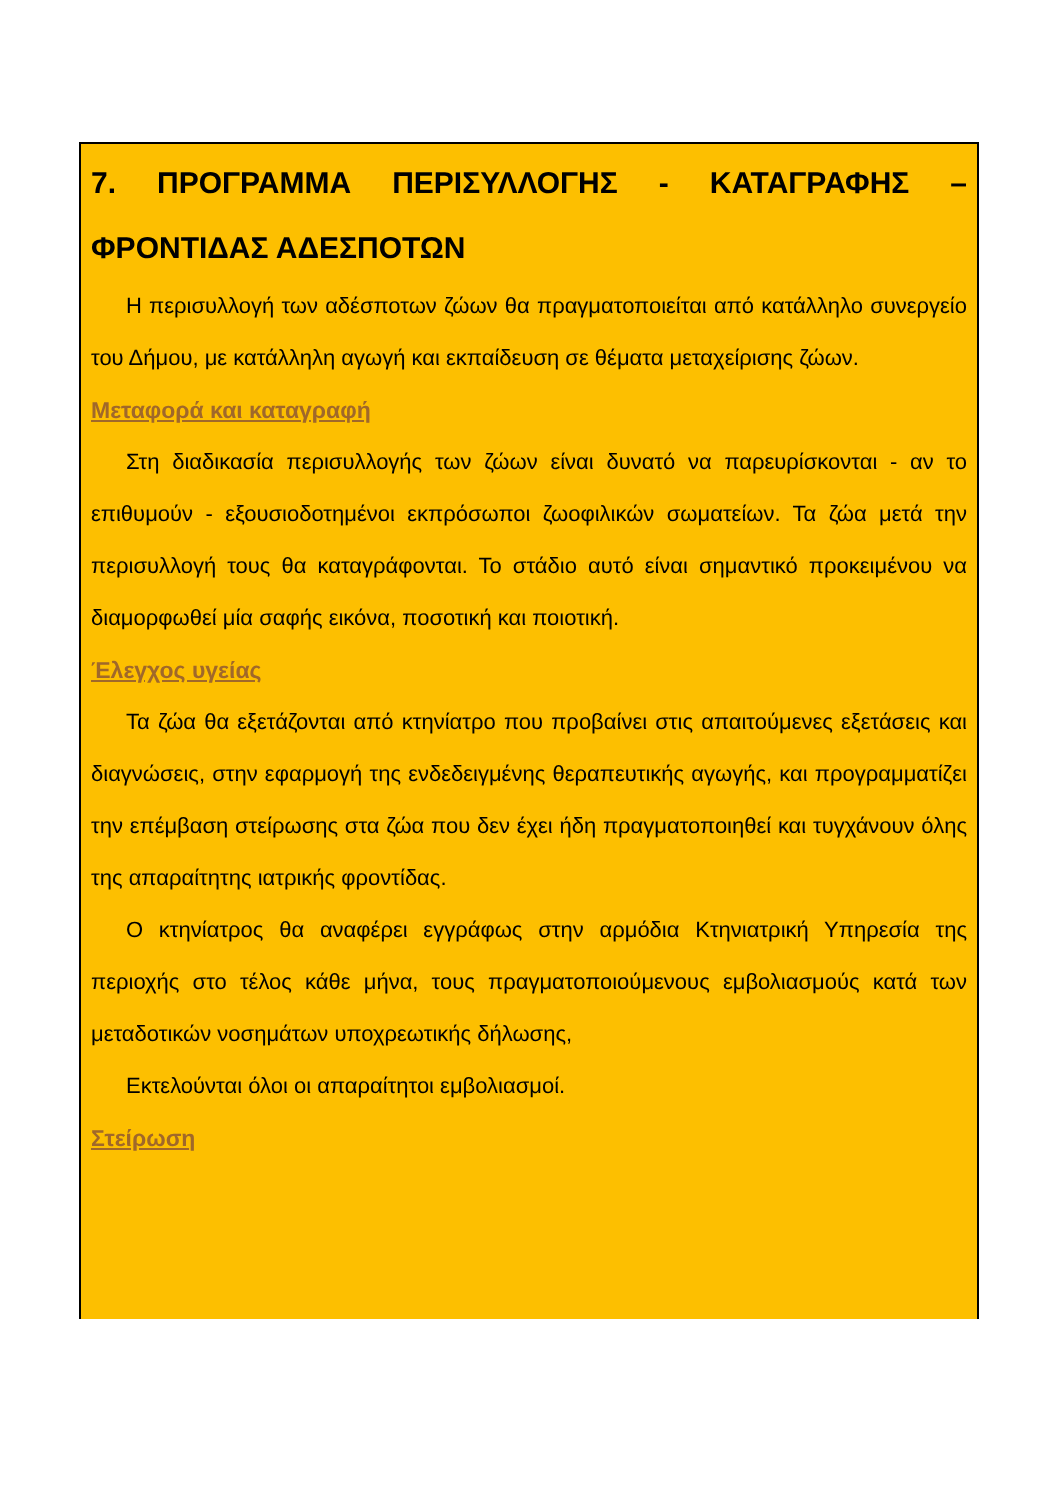7. ΠΡΟΓΡΑΜΜΑ ΠΕΡΙΣΥΛΛΟΓΗΣ - ΚΑΤΑΓΡΑΦΗΣ – ΦΡΟΝΤΙΔΑΣ ΑΔΕΣΠΟΤΩΝ
Η περισυλλογή των αδέσποτων ζώων θα πραγματοποιείται από κατάλληλο συνεργείο του Δήμου, με κατάλληλη αγωγή και εκπαίδευση σε θέματα μεταχείρισης ζώων.
Μεταφορά και καταγραφή
Στη διαδικασία περισυλλογής των ζώων είναι δυνατό να παρευρίσκονται - αν το επιθυμούν - εξουσιοδοτημένοι εκπρόσωποι ζωοφιλικών σωματείων. Τα ζώα μετά την περισυλλογή τους θα καταγράφονται. Το στάδιο αυτό είναι σημαντικό προκειμένου να διαμορφωθεί μία σαφής εικόνα, ποσοτική και ποιοτική.
Έλεγχος υγείας
Τα ζώα θα εξετάζονται από κτηνίατρο που προβαίνει στις απαιτούμενες εξετάσεις και διαγνώσεις, στην εφαρμογή της ενδεδειγμένης θεραπευτικής αγωγής, και προγραμματίζει την επέμβαση στείρωσης στα ζώα που δεν έχει ήδη πραγματοποιηθεί και τυγχάνουν όλης της απαραίτητης ιατρικής φροντίδας.
Ο κτηνίατρος θα αναφέρει εγγράφως στην αρμόδια Κτηνιατρική Υπηρεσία της περιοχής στο τέλος κάθε μήνα, τους πραγματοποιούμενους εμβολιασμούς κατά των μεταδοτικών νοσημάτων υποχρεωτικής δήλωσης,
Εκτελούνται όλοι οι απαραίτητοι εμβολιασμοί.
Στείρωση